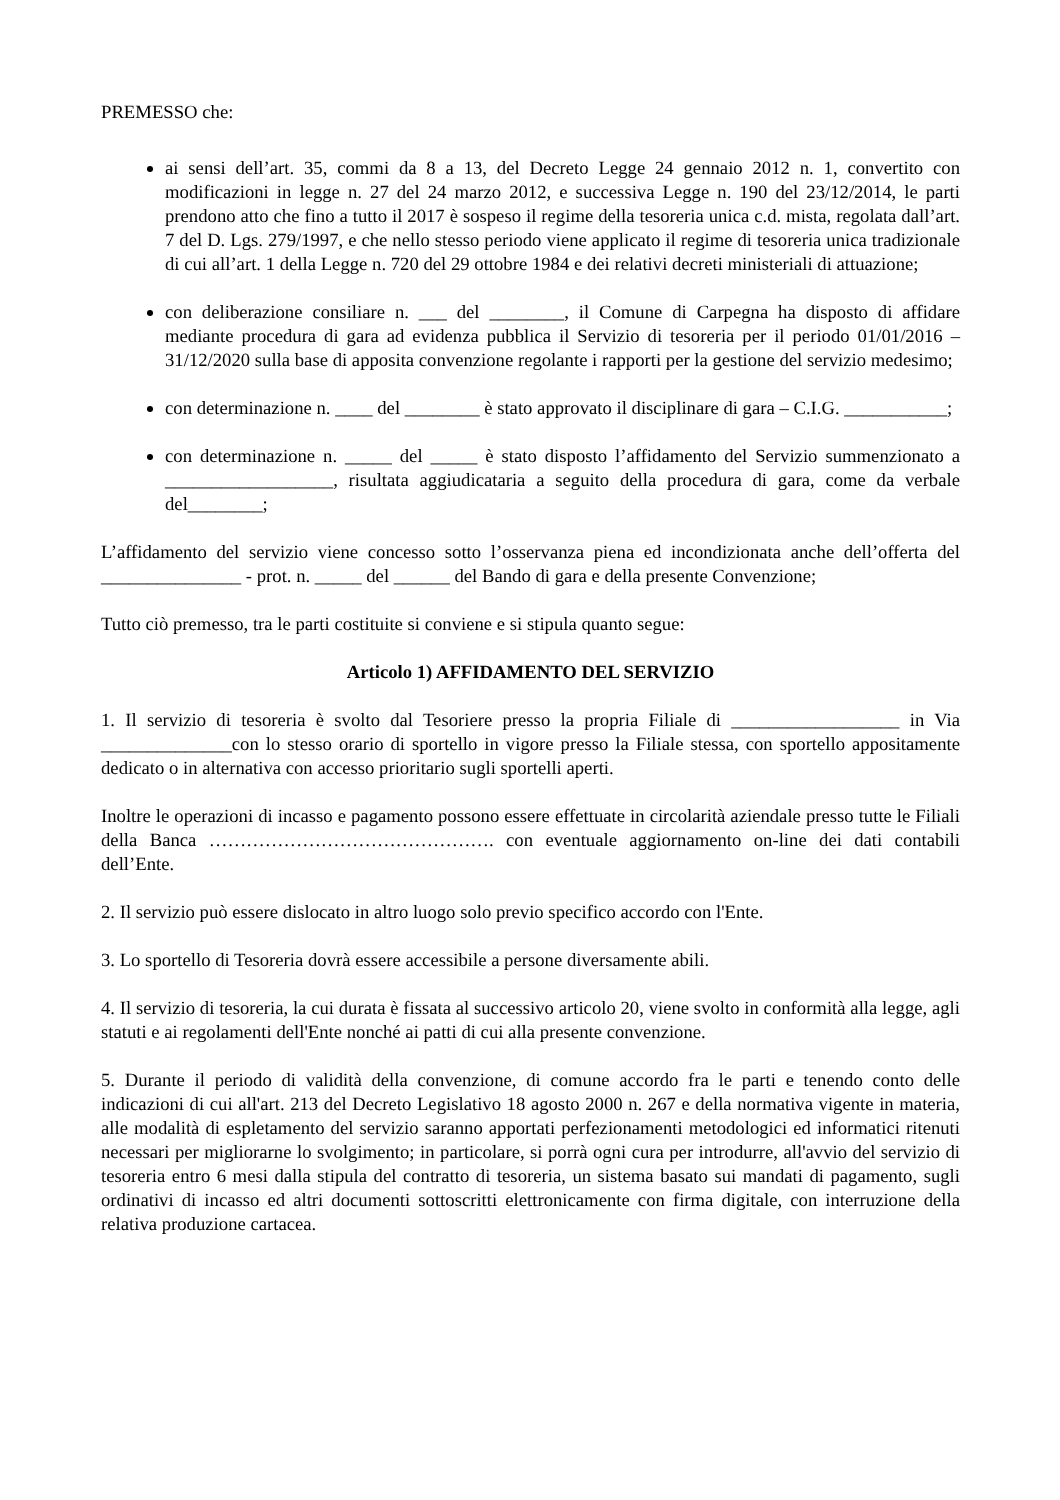PREMESSO che:
ai sensi dell’art. 35, commi da 8 a 13, del Decreto Legge 24 gennaio 2012 n. 1, convertito con modificazioni in legge n. 27 del 24 marzo 2012, e successiva Legge n. 190 del 23/12/2014, le parti prendono atto che fino a tutto il 2017 è sospeso il regime della tesoreria unica c.d. mista, regolata dall’art. 7 del D. Lgs. 279/1997, e che nello stesso periodo viene applicato il regime di tesoreria unica tradizionale di cui all’art. 1 della Legge n. 720 del 29 ottobre 1984 e dei relativi decreti ministeriali di attuazione;
con deliberazione consiliare n. ___ del ________, il Comune di Carpegna ha disposto di affidare mediante procedura di gara ad evidenza pubblica il Servizio di tesoreria per il periodo 01/01/2016 – 31/12/2020 sulla base di apposita convenzione regolante i rapporti per la gestione del servizio medesimo;
con determinazione n. ____ del ________ è stato approvato il disciplinare di gara – C.I.G. ___________;
con determinazione n. _____ del _____ è stato disposto l’affidamento del Servizio summenzionato a __________________, risultata aggiudicataria a seguito della procedura di gara, come da verbale del________;
L’affidamento del servizio viene concesso sotto l’osservanza piena ed incondizionata anche dell’offerta del _______________ - prot. n. _____ del ______ del Bando di gara e della presente Convenzione;
Tutto ciò premesso, tra le parti costituite si conviene e si stipula quanto segue:
Articolo 1) AFFIDAMENTO DEL SERVIZIO
1. Il servizio di tesoreria è svolto dal Tesoriere presso la propria Filiale di __________________ in Via ______________con lo stesso orario di sportello in vigore presso la Filiale stessa, con sportello appositamente dedicato o in alternativa con accesso prioritario sugli sportelli aperti.
Inoltre le operazioni di incasso e pagamento possono essere effettuate in circolarità aziendale presso tutte le Filiali della Banca ………………………………………. con eventuale aggiornamento on-line dei dati contabili dell’Ente.
2. Il servizio può essere dislocato in altro luogo solo previo specifico accordo con l'Ente.
3. Lo sportello di Tesoreria dovrà essere accessibile a persone diversamente abili.
4. Il servizio di tesoreria, la cui durata è fissata al successivo articolo 20, viene svolto in conformità alla legge, agli statuti e ai regolamenti dell'Ente nonché ai patti di cui alla presente convenzione.
5. Durante il periodo di validità della convenzione, di comune accordo fra le parti e tenendo conto delle indicazioni di cui all'art. 213 del Decreto Legislativo 18 agosto 2000 n. 267 e della normativa vigente in materia, alle modalità di espletamento del servizio saranno apportati perfezionamenti metodologici ed informatici ritenuti necessari per migliorarne lo svolgimento; in particolare, si porrà ogni cura per introdurre, all'avvio del servizio di tesoreria entro 6 mesi dalla stipula del contratto di tesoreria, un sistema basato sui mandati di pagamento, sugli ordinativi di incasso ed altri documenti sottoscritti elettronicamente con firma digitale, con interruzione della relativa produzione cartacea.